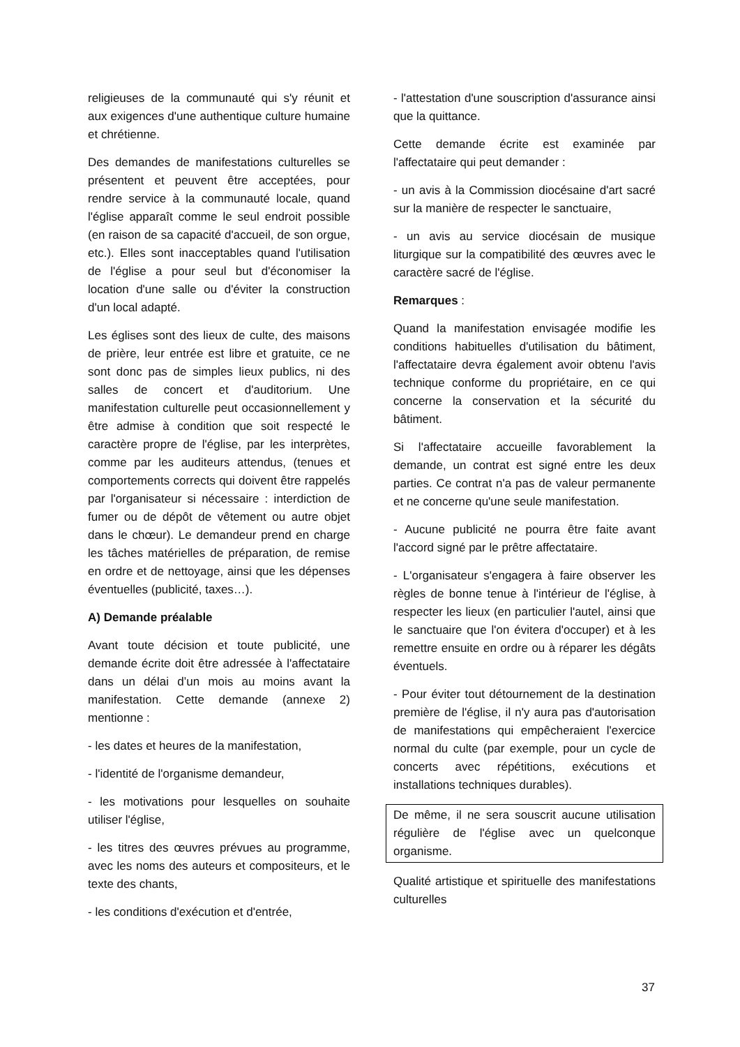religieuses de la communauté qui s'y réunit et aux exigences d'une authentique culture humaine et chrétienne.
Des demandes de manifestations culturelles se présentent et peuvent être acceptées, pour rendre service à la communauté locale, quand l'église apparaît comme le seul endroit possible (en raison de sa capacité d'accueil, de son orgue, etc.). Elles sont inacceptables quand l'utilisation de l'église a pour seul but d'économiser la location d'une salle ou d'éviter la construction d'un local adapté.
Les églises sont des lieux de culte, des maisons de prière, leur entrée est libre et gratuite, ce ne sont donc pas de simples lieux publics, ni des salles de concert et d'auditorium. Une manifestation culturelle peut occasionnellement y être admise à condition que soit respecté le caractère propre de l'église, par les interprètes, comme par les auditeurs attendus, (tenues et comportements corrects qui doivent être rappelés par l'organisateur si nécessaire : interdiction de fumer ou de dépôt de vêtement ou autre objet dans le chœur). Le demandeur prend en charge les tâches matérielles de préparation, de remise en ordre et de nettoyage, ainsi que les dépenses éventuelles (publicité, taxes…).
A) Demande préalable
Avant toute décision et toute publicité, une demande écrite doit être adressée à l'affectataire dans un délai d’un mois au moins avant la manifestation. Cette demande (annexe 2) mentionne :
- les dates et heures de la manifestation,
- l'identité de l'organisme demandeur,
- les motivations pour lesquelles on souhaite utiliser l'église,
- les titres des œuvres prévues au programme, avec les noms des auteurs et compositeurs, et le texte des chants,
- les conditions d'exécution et d'entrée,
- l'attestation d'une souscription d'assurance ainsi que la quittance.
Cette demande écrite est examinée par l'affectataire qui peut demander :
- un avis à la Commission diocésaine d'art sacré sur la manière de respecter le sanctuaire,
- un avis au service diocésain de musique liturgique sur la compatibilité des œuvres avec le caractère sacré de l'église.
Remarques :
Quand la manifestation envisagée modifie les conditions habituelles d'utilisation du bâtiment, l'affectataire devra également avoir obtenu l'avis technique conforme du propriétaire, en ce qui concerne la conservation et la sécurité du bâtiment.
Si l'affectataire accueille favorablement la demande, un contrat est signé entre les deux parties. Ce contrat n'a pas de valeur permanente et ne concerne qu'une seule manifestation.
- Aucune publicité ne pourra être faite avant l'accord signé par le prêtre affectataire.
- L'organisateur s'engagera à faire observer les règles de bonne tenue à l'intérieur de l'église, à respecter les lieux (en particulier l'autel, ainsi que le sanctuaire que l'on évitera d'occuper) et à les remettre ensuite en ordre ou à réparer les dégâts éventuels.
- Pour éviter tout détournement de la destination première de l'église, il n'y aura pas d'autorisation de manifestations qui empêcheraient l'exercice normal du culte (par exemple, pour un cycle de concerts avec répétitions, exécutions et installations techniques durables).
De même, il ne sera souscrit aucune utilisation régulière de l'église avec un quelconque organisme.
Qualité artistique et spirituelle des manifestations culturelles
37